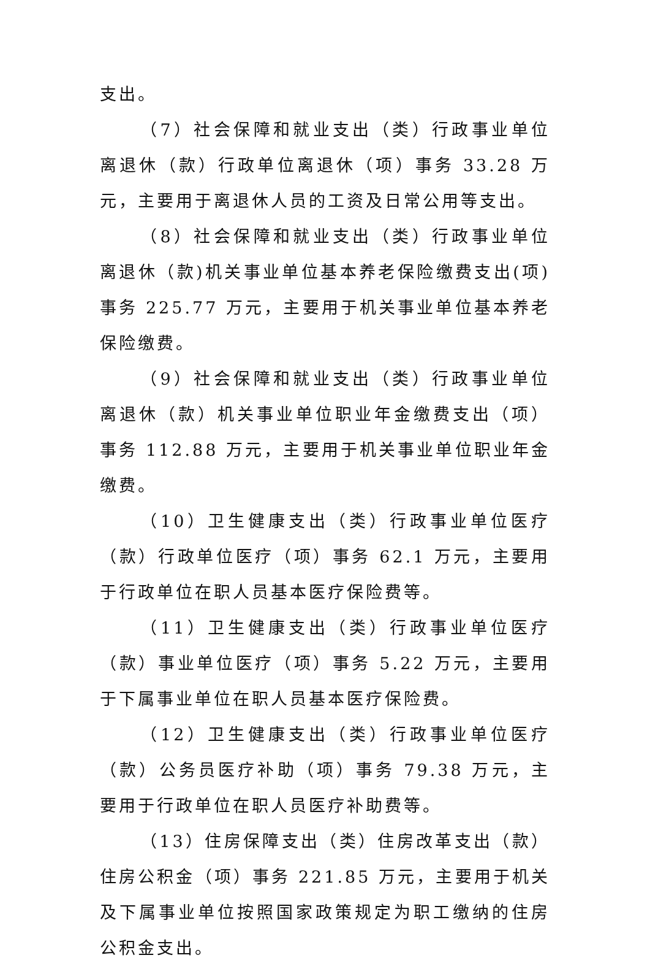支出。
（7）社会保障和就业支出（类）行政事业单位离退休（款）行政单位离退休（项）事务 33.28 万元，主要用于离退休人员的工资及日常公用等支出。
（8）社会保障和就业支出（类）行政事业单位离退休（款)机关事业单位基本养老保险缴费支出(项)事务 225.77 万元，主要用于机关事业单位基本养老保险缴费。
（9）社会保障和就业支出（类）行政事业单位离退休（款）机关事业单位职业年金缴费支出（项）事务 112.88 万元，主要用于机关事业单位职业年金缴费。
（10）卫生健康支出（类）行政事业单位医疗（款）行政单位医疗（项）事务 62.1 万元，主要用于行政单位在职人员基本医疗保险费等。
（11）卫生健康支出（类）行政事业单位医疗（款）事业单位医疗（项）事务 5.22 万元，主要用于下属事业单位在职人员基本医疗保险费。
（12）卫生健康支出（类）行政事业单位医疗（款）公务员医疗补助（项）事务 79.38 万元，主要用于行政单位在职人员医疗补助费等。
（13）住房保障支出（类）住房改革支出（款）住房公积金（项）事务 221.85 万元，主要用于机关及下属事业单位按照国家政策规定为职工缴纳的住房公积金支出。